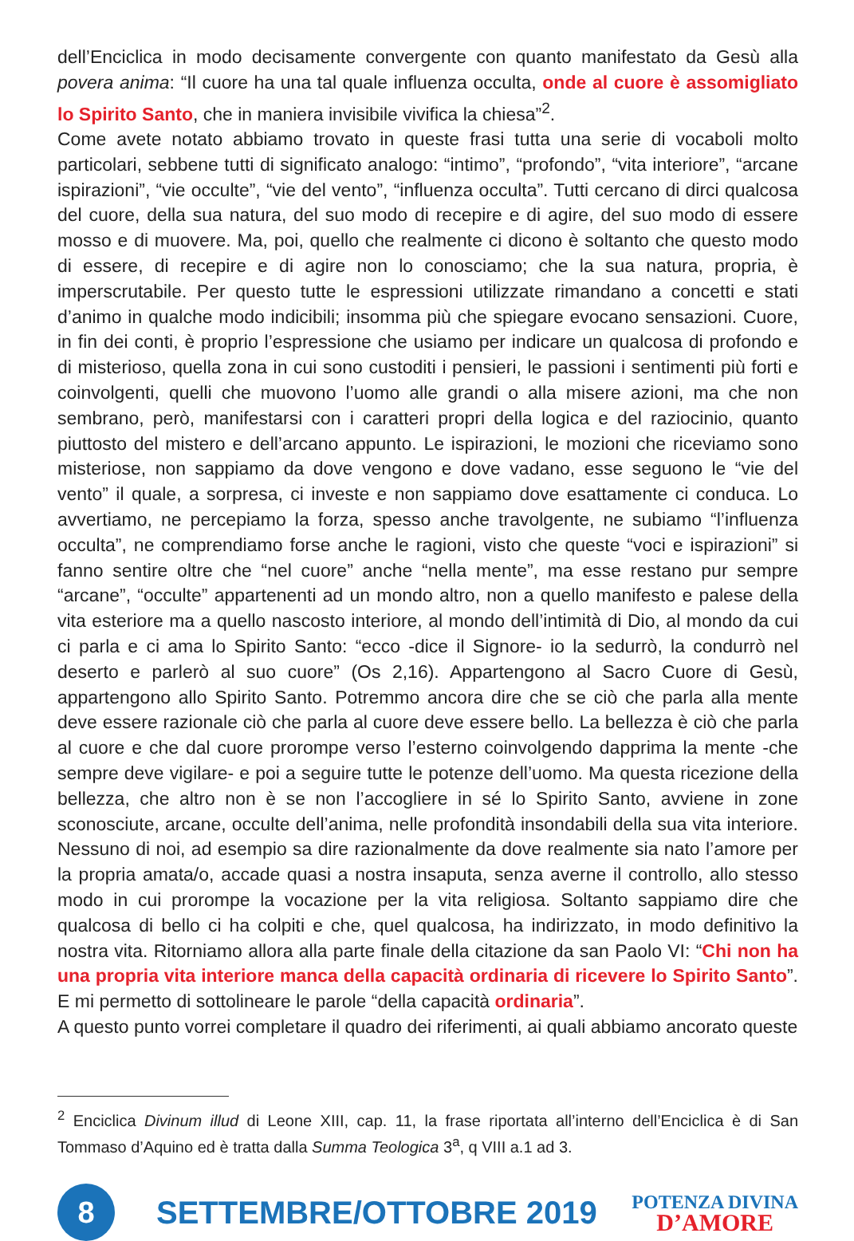dell’Enciclica in modo decisamente convergente con quanto manifestato da Gesù alla povera anima: “Il cuore ha una tal quale influenza occulta, onde al cuore è assomigliato lo Spirito Santo, che in maniera invisibile vivifica la chiesa”<sup>2</sup>.
Come avete notato abbiamo trovato in queste frasi tutta una serie di vocaboli molto particolari, sebbene tutti di significato analogo: “intimo”, “profondo”, “vita interiore”, “arcane ispirazioni”, “vie occulte”, “vie del vento”, “influenza occulta”. Tutti cercano di dirci qualcosa del cuore, della sua natura, del suo modo di recepire e di agire, del suo modo di essere mosso e di muovere. Ma, poi, quello che realmente ci dicono è soltanto che questo modo di essere, di recepire e di agire non lo conosciamo; che la sua natura, propria, è imperscrutabile. Per questo tutte le espressioni utilizzate rimandano a concetti e stati d’animo in qualche modo indicibili; insomma più che spiegare evocano sensazioni. Cuore, in fin dei conti, è proprio l’espressione che usiamo per indicare un qualcosa di profondo e di misterioso, quella zona in cui sono custoditi i pensieri, le passioni i sentimenti più forti e coinvolgenti, quelli che muovono l’uomo alle grandi o alla misere azioni, ma che non sembrano, però, manifestarsi con i caratteri propri della logica e del raziocinio, quanto piuttosto del mistero e dell’arcano appunto. Le ispirazioni, le mozioni che riceviamo sono misteriose, non sappiamo da dove vengono e dove vadano, esse seguono le “vie del vento” il quale, a sorpresa, ci investe e non sappiamo dove esattamente ci conduca. Lo avvertiamo, ne percepiamo la forza, spesso anche travolgente, ne subiamo “l’influenza occulta”, ne comprendiamo forse anche le ragioni, visto che queste “voci e ispirazioni” si fanno sentire oltre che “nel cuore” anche “nella mente”, ma esse restano pur sempre “arcane”, “occulte” appartenenti ad un mondo altro, non a quello manifesto e palese della vita esteriore ma a quello nascosto interiore, al mondo dell’intimità di Dio, al mondo da cui ci parla e ci ama lo Spirito Santo: “ecco -dice il Signore- io la sedurrò, la condurrò nel deserto e parlerò al suo cuore” (Os 2,16). Appartengono al Sacro Cuore di Gesù, appartengono allo Spirito Santo. Potremmo ancora dire che se ciò che parla alla mente deve essere razionale ciò che parla al cuore deve essere bello. La bellezza è ciò che parla al cuore e che dal cuore prorompe verso l’esterno coinvolgendo dapprima la mente -che sempre deve vigilare- e poi a seguire tutte le potenze dell’uomo. Ma questa ricezione della bellezza, che altro non è se non l’accogliere in sé lo Spirito Santo, avviene in zone sconosciute, arcane, occulte dell’anima, nelle profondità insondabili della sua vita interiore. Nessuno di noi, ad esempio sa dire razionalmente da dove realmente sia nato l’amore per la propria amata/o, accade quasi a nostra insaputa, senza averne il controllo, allo stesso modo in cui prorompe la vocazione per la vita religiosa. Soltanto sappiamo dire che qualcosa di bello ci ha colpiti e che, quel qualcosa, ha indirizzato, in modo definitivo la nostra vita. Ritorniamo allora alla parte finale della citazione da san Paolo VI: “Chi non ha una propria vita interiore manca della capacità ordinaria di ricevere lo Spirito Santo”. E mi permetto di sottolineare le parole “della capacità ordinaria”.
A questo punto vorrei completare il quadro dei riferimenti, ai quali abbiamo ancorato queste
<sup>2</sup> Enciclica Divinum illud di Leone XIII, cap. 11, la frase riportata all’interno dell’Enciclica è di San Tommaso d’Aquino ed è tratta dalla Summa Teologica 3<sup>a</sup>, q VIII a.1 ad 3.
8
SETTEMBRE/OTTOBRE 2019
POTENZA DIVINA
D’AMORE